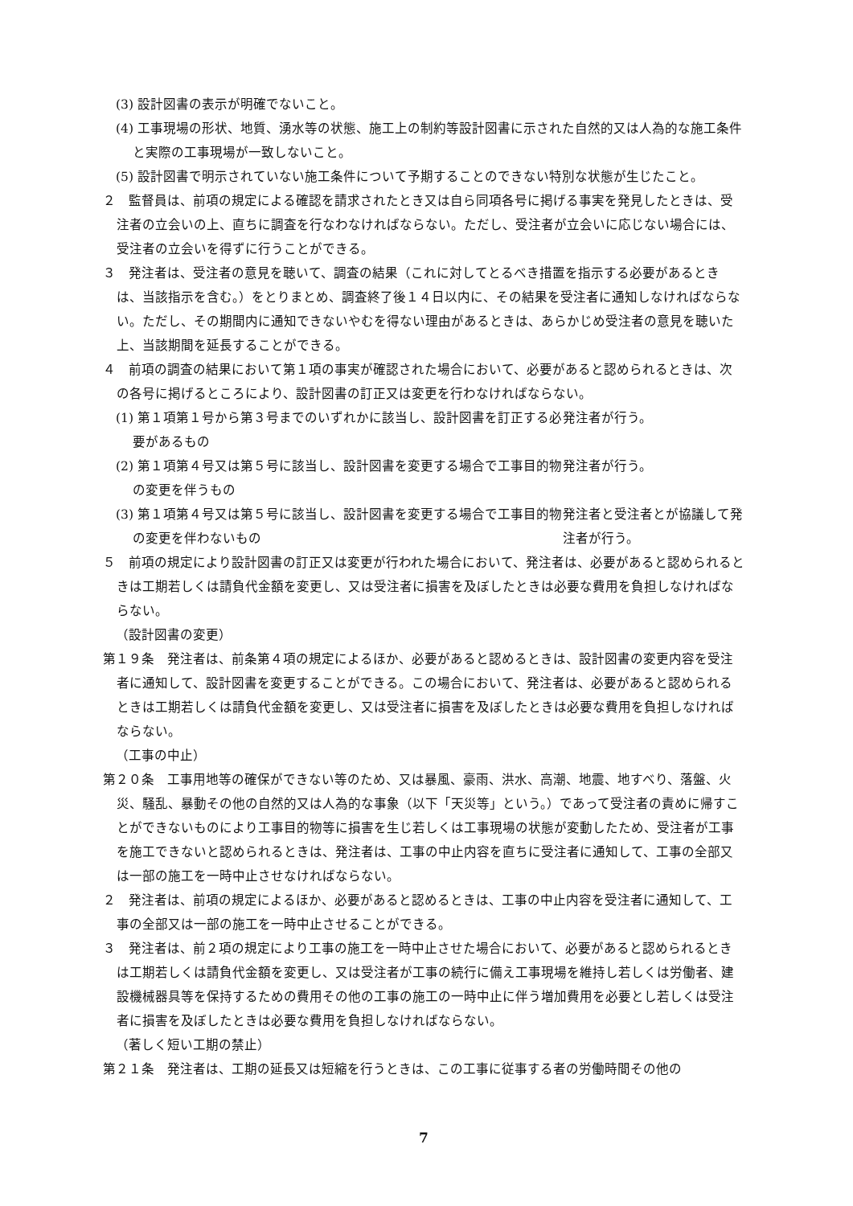(3) 設計図書の表示が明確でないこと。
(4) 工事現場の形状、地質、湧水等の状態、施工上の制約等設計図書に示された自然的又は人為的な施工条件と実際の工事現場が一致しないこと。
(5) 設計図書で明示されていない施工条件について予期することのできない特別な状態が生じたこと。
２　監督員は、前項の規定による確認を請求されたとき又は自ら同項各号に掲げる事実を発見したときは、受注者の立会いの上、直ちに調査を行なわなければならない。ただし、受注者が立会いに応じない場合には、受注者の立会いを得ずに行うことができる。
３　発注者は、受注者の意見を聴いて、調査の結果（これに対してとるべき措置を指示する必要があるときは、当該指示を含む。）をとりまとめ、調査終了後１４日以内に、その結果を受注者に通知しなければならない。ただし、その期間内に通知できないやむを得ない理由があるときは、あらかじめ受注者の意見を聴いた上、当該期間を延長することができる。
４　前項の調査の結果において第１項の事実が確認された場合において、必要があると認められるときは、次の各号に掲げるところにより、設計図書の訂正又は変更を行わなければならない。
(1) 第１項第１号から第３号までのいずれかに該当し、設計図書を訂正する必要があるもの
発注者が行う。
(2) 第１項第４号又は第５号に該当し、設計図書を変更する場合で工事目的物の変更を伴うもの
発注者が行う。
(3) 第１項第４号又は第５号に該当し、設計図書を変更する場合で工事目的物の変更を伴わないもの
発注者と受注者とが協議して発注者が行う。
５　前項の規定により設計図書の訂正又は変更が行われた場合において、発注者は、必要があると認められるときは工期若しくは請負代金額を変更し、又は受注者に損害を及ぼしたときは必要な費用を負担しなければならない。
（設計図書の変更）
第１９条　発注者は、前条第４項の規定によるほか、必要があると認めるときは、設計図書の変更内容を受注者に通知して、設計図書を変更することができる。この場合において、発注者は、必要があると認められるときは工期若しくは請負代金額を変更し、又は受注者に損害を及ぼしたときは必要な費用を負担しなければならない。
（工事の中止）
第２０条　工事用地等の確保ができない等のため、又は暴風、豪雨、洪水、高潮、地震、地すべり、落盤、火災、騒乱、暴動その他の自然的又は人為的な事象（以下「天災等」という。）であって受注者の責めに帰すことができないものにより工事目的物等に損害を生じ若しくは工事現場の状態が変動したため、受注者が工事を施工できないと認められるときは、発注者は、工事の中止内容を直ちに受注者に通知して、工事の全部又は一部の施工を一時中止させなければならない。
２　発注者は、前項の規定によるほか、必要があると認めるときは、工事の中止内容を受注者に通知して、工事の全部又は一部の施工を一時中止させることができる。
３　発注者は、前２項の規定により工事の施工を一時中止させた場合において、必要があると認められるときは工期若しくは請負代金額を変更し、又は受注者が工事の続行に備え工事現場を維持し若しくは労働者、建設機械器具等を保持するための費用その他の工事の施工の一時中止に伴う増加費用を必要とし若しくは受注者に損害を及ぼしたときは必要な費用を負担しなければならない。
（著しく短い工期の禁止）
第２１条　発注者は、工期の延長又は短縮を行うときは、この工事に従事する者の労働時間その他の
7